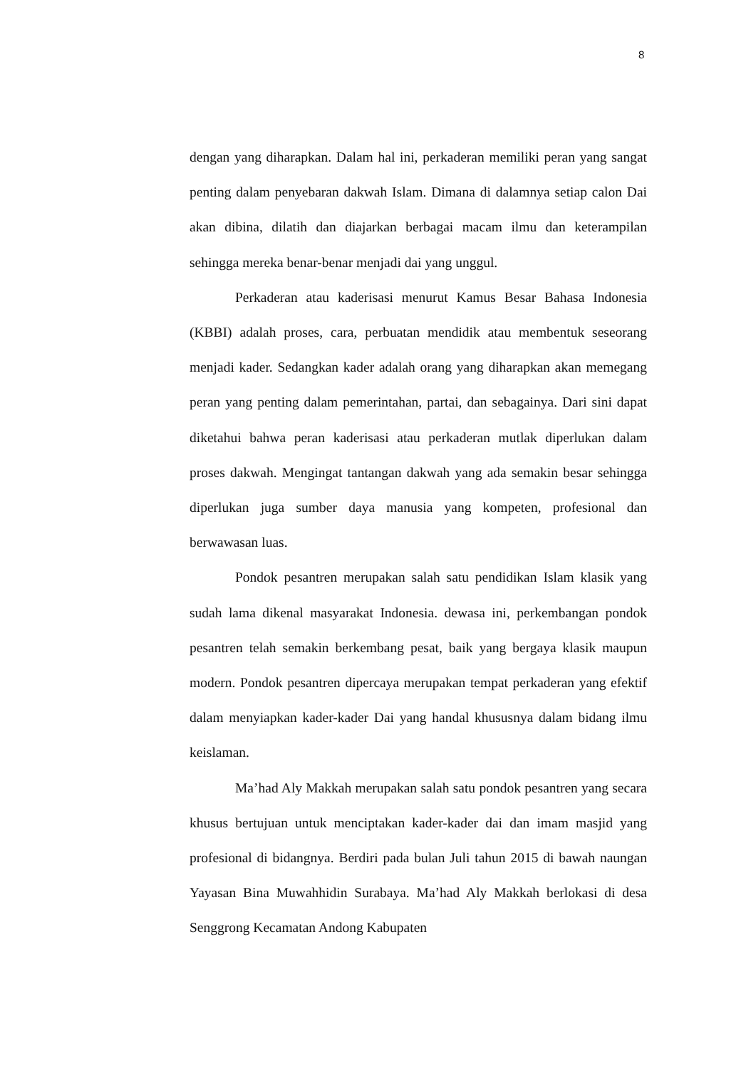8
dengan yang diharapkan. Dalam hal ini, perkaderan memiliki peran yang sangat penting dalam penyebaran dakwah Islam. Dimana di dalamnya setiap calon Dai akan dibina, dilatih dan diajarkan berbagai macam ilmu dan keterampilan sehingga mereka benar-benar menjadi dai yang unggul.
Perkaderan atau kaderisasi menurut Kamus Besar Bahasa Indonesia (KBBI) adalah proses, cara, perbuatan mendidik atau membentuk seseorang menjadi kader. Sedangkan kader adalah orang yang diharapkan akan memegang peran yang penting dalam pemerintahan, partai, dan sebagainya. Dari sini dapat diketahui bahwa peran kaderisasi atau perkaderan mutlak diperlukan dalam proses dakwah. Mengingat tantangan dakwah yang ada semakin besar sehingga diperlukan juga sumber daya manusia yang kompeten, profesional dan berwawasan luas.
Pondok pesantren merupakan salah satu pendidikan Islam klasik yang sudah lama dikenal masyarakat Indonesia. dewasa ini, perkembangan pondok pesantren telah semakin berkembang pesat, baik yang bergaya klasik maupun modern. Pondok pesantren dipercaya merupakan tempat perkaderan yang efektif dalam menyiapkan kader-kader Dai yang handal khususnya dalam bidang ilmu keislaman.
Ma’had Aly Makkah merupakan salah satu pondok pesantren yang secara khusus bertujuan untuk menciptakan kader-kader dai dan imam masjid yang profesional di bidangnya. Berdiri pada bulan Juli tahun 2015 di bawah naungan Yayasan Bina Muwahhidin Surabaya. Ma’had Aly Makkah berlokasi di desa Senggrong Kecamatan Andong Kabupaten